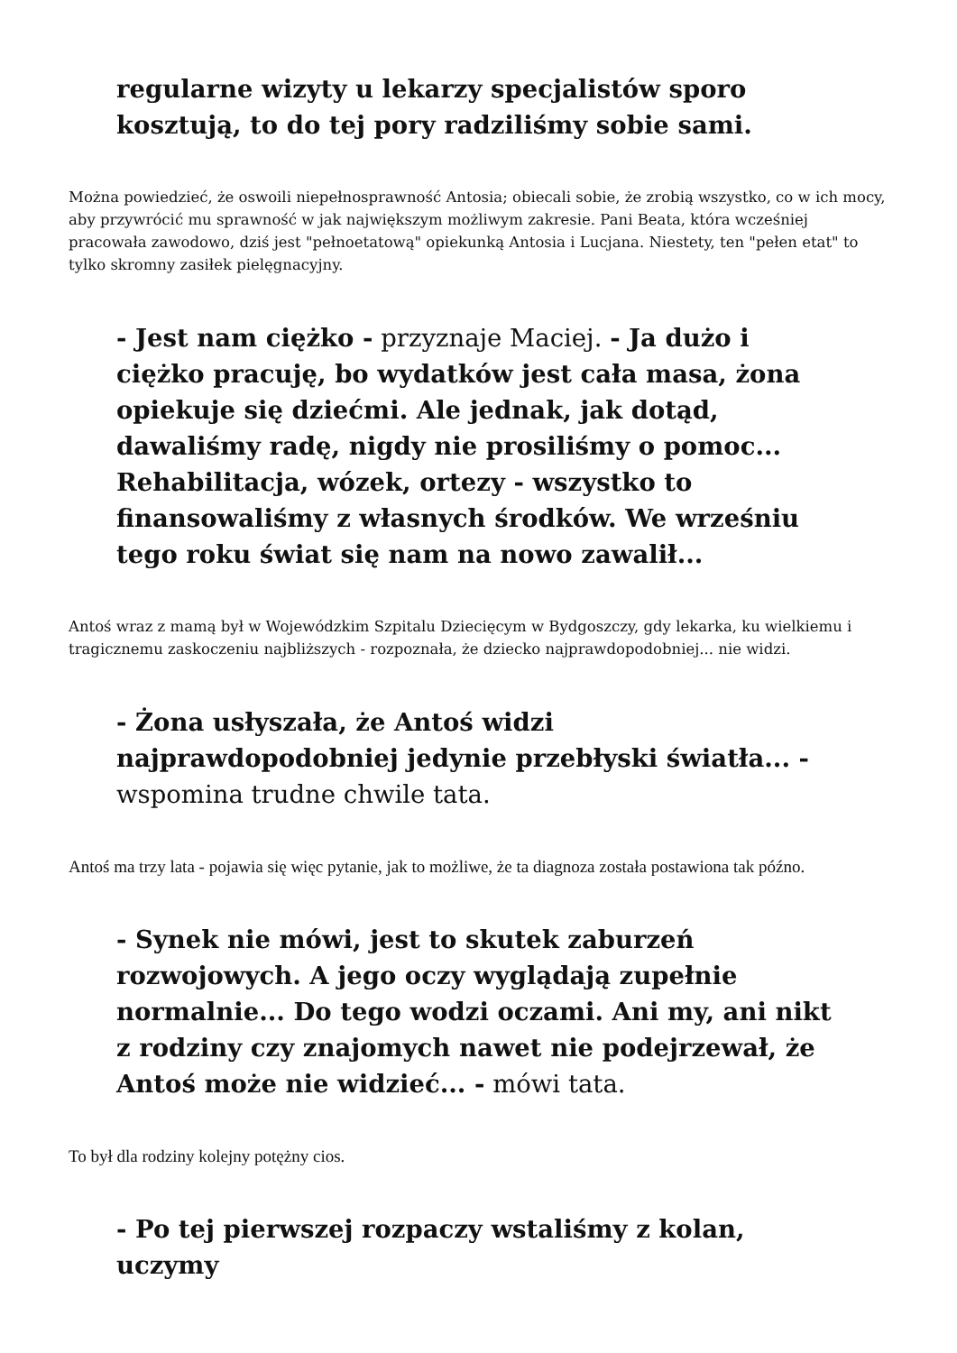regularne wizyty u lekarzy specjalistów sporo kosztują, to do tej pory radziliśmy sobie sami.
Można powiedzieć, że oswoili niepełnosprawność Antosia; obiecali sobie, że zrobią wszystko, co w ich mocy, aby przywrócić mu sprawność w jak największym możliwym zakresie. Pani Beata, która wcześniej pracowała zawodowo, dziś jest "pełnoetatową" opiekunką Antosia i Lucjana. Niestety, ten "pełen etat" to tylko skromny zasiłek pielęgnacyjny.
- Jest nam ciężko - przyznaje Maciej. - Ja dużo i ciężko pracuję, bo wydatków jest cała masa, żona opiekuje się dziećmi. Ale jednak, jak dotąd, dawaliśmy radę, nigdy nie prosiliśmy o pomoc... Rehabilitacja, wózek, ortezy - wszystko to finansowaliśmy z własnych środków. We wrześniu tego roku świat się nam na nowo zawalił...
Antoś wraz z mamą był w Wojewódzkim Szpitalu Dziecięcym w Bydgoszczy, gdy lekarka, ku wielkiemu i tragicznemu zaskoczeniu najbliższych - rozpoznała, że dziecko najprawdopodobniej... nie widzi.
- Żona usłyszała, że Antoś widzi najprawdopodobniej jedynie przebłyski światła... - wspomina trudne chwile tata.
Antoś ma trzy lata - pojawia się więc pytanie, jak to możliwe, że ta diagnoza została postawiona tak późno.
- Synek nie mówi, jest to skutek zaburzeń rozwojowych. A jego oczy wyglądają zupełnie normalnie... Do tego wodzi oczami. Ani my, ani nikt z rodziny czy znajomych nawet nie podejrzewał, że Antoś może nie widzieć... - mówi tata.
To był dla rodziny kolejny potężny cios.
- Po tej pierwszej rozpaczy wstaliśmy z kolan, uczymy